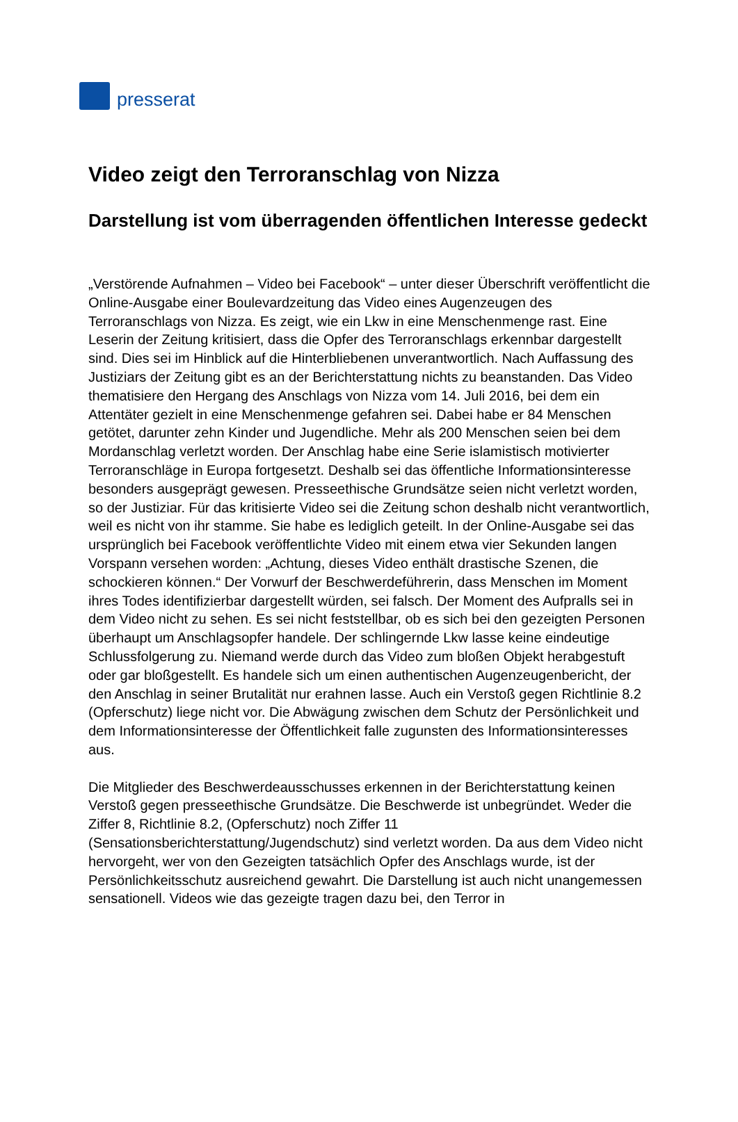presserat
Video zeigt den Terroranschlag von Nizza
Darstellung ist vom überragenden öffentlichen Interesse gedeckt
„Verstörende Aufnahmen – Video bei Facebook“ – unter dieser Überschrift veröffentlicht die Online-Ausgabe einer Boulevardzeitung das Video eines Augenzeugen des Terroranschlags von Nizza. Es zeigt, wie ein Lkw in eine Menschenmenge rast. Eine Leserin der Zeitung kritisiert, dass die Opfer des Terroranschlags erkennbar dargestellt sind. Dies sei im Hinblick auf die Hinterbliebenen unverantwortlich. Nach Auffassung des Justiziars der Zeitung gibt es an der Berichterstattung nichts zu beanstanden. Das Video thematisiere den Hergang des Anschlags von Nizza vom 14. Juli 2016, bei dem ein Attentäter gezielt in eine Menschenmenge gefahren sei. Dabei habe er 84 Menschen getötet, darunter zehn Kinder und Jugendliche. Mehr als 200 Menschen seien bei dem Mordanschlag verletzt worden. Der Anschlag habe eine Serie islamistisch motivierter Terroranschläge in Europa fortgesetzt. Deshalb sei das öffentliche Informationsinteresse besonders ausgeprägt gewesen. Presseethische Grundsätze seien nicht verletzt worden, so der Justiziar. Für das kritisierte Video sei die Zeitung schon deshalb nicht verantwortlich, weil es nicht von ihr stamme. Sie habe es lediglich geteilt. In der Online-Ausgabe sei das ursprünglich bei Facebook veröffentlichte Video mit einem etwa vier Sekunden langen Vorspann versehen worden: „Achtung, dieses Video enthält drastische Szenen, die schockieren können.“ Der Vorwurf der Beschwerdeführerin, dass Menschen im Moment ihres Todes identifizierbar dargestellt würden, sei falsch. Der Moment des Aufpralls sei in dem Video nicht zu sehen. Es sei nicht feststellbar, ob es sich bei den gezeigten Personen überhaupt um Anschlagsopfer handele. Der schlingernde Lkw lasse keine eindeutige Schlussfolgerung zu. Niemand werde durch das Video zum bloßen Objekt herabgestuft oder gar bloßgestellt. Es handele sich um einen authentischen Augenzeugenbericht, der den Anschlag in seiner Brutalität nur erahnen lasse. Auch ein Verstoß gegen Richtlinie 8.2 (Opferschutz) liege nicht vor. Die Abwägung zwischen dem Schutz der Persönlichkeit und dem Informationsinteresse der Öffentlichkeit falle zugunsten des Informationsinteresses aus.
Die Mitglieder des Beschwerdeausschusses erkennen in der Berichterstattung keinen Verstoß gegen presseethische Grundsätze. Die Beschwerde ist unbegründet. Weder die Ziffer 8, Richtlinie 8.2, (Opferschutz) noch Ziffer 11 (Sensationsberichterstattung/Jugendschutz) sind verletzt worden. Da aus dem Video nicht hervorgeht, wer von den Gezeigten tatsächlich Opfer des Anschlags wurde, ist der Persönlichkeitsschutz ausreichend gewahrt. Die Darstellung ist auch nicht unangemessen sensationell. Videos wie das gezeigte tragen dazu bei, den Terror in